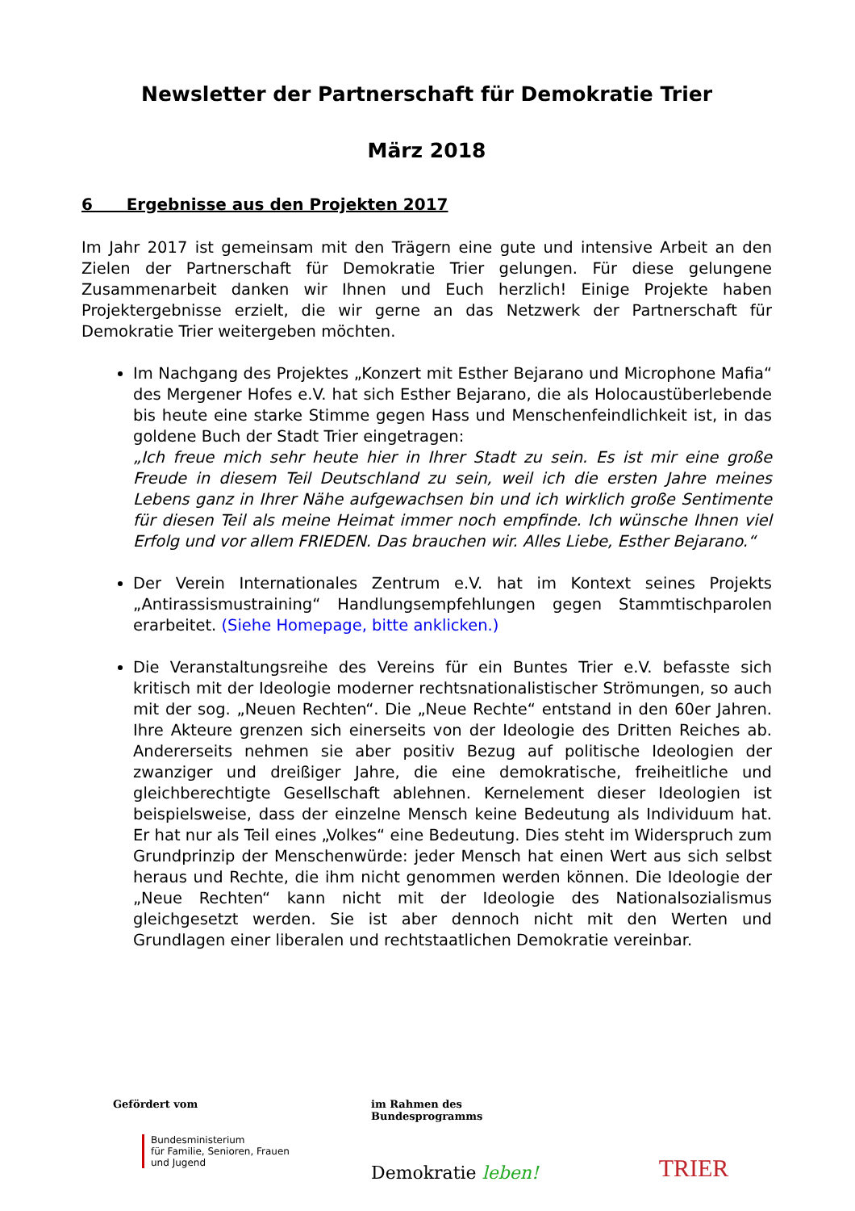Newsletter der Partnerschaft für Demokratie Trier
März 2018
6 Ergebnisse aus den Projekten 2017
Im Jahr 2017 ist gemeinsam mit den Trägern eine gute und intensive Arbeit an den Zielen der Partnerschaft für Demokratie Trier gelungen. Für diese gelungene Zusammenarbeit danken wir Ihnen und Euch herzlich! Einige Projekte haben Projektergebnisse erzielt, die wir gerne an das Netzwerk der Partnerschaft für Demokratie Trier weitergeben möchten.
Im Nachgang des Projektes „Konzert mit Esther Bejarano und Microphone Mafia“ des Mergener Hofes e.V. hat sich Esther Bejarano, die als Holocaustüberlebende bis heute eine starke Stimme gegen Hass und Menschenfeindlichkeit ist, in das goldene Buch der Stadt Trier eingetragen:
„Ich freue mich sehr heute hier in Ihrer Stadt zu sein. Es ist mir eine große Freude in diesem Teil Deutschland zu sein, weil ich die ersten Jahre meines Lebens ganz in Ihrer Nähe aufgewachsen bin und ich wirklich große Sentimente für diesen Teil als meine Heimat immer noch empfinde. Ich wünsche Ihnen viel Erfolg und vor allem FRIEDEN. Das brauchen wir. Alles Liebe, Esther Bejarano.“
Der Verein Internationales Zentrum e.V. hat im Kontext seines Projekts „Antirassismustraining“ Handlungsempfehlungen gegen Stammtischparolen erarbeitet. (Siehe Homepage, bitte anklicken.)
Die Veranstaltungsreihe des Vereins für ein Buntes Trier e.V. befasste sich kritisch mit der Ideologie moderner rechtsnationalistischer Strömungen, so auch mit der sog. „Neuen Rechten“. Die „Neue Rechte“ entstand in den 60er Jahren. Ihre Akteure grenzen sich einerseits von der Ideologie des Dritten Reiches ab. Andererseits nehmen sie aber positiv Bezug auf politische Ideologien der zwanziger und dreißiger Jahre, die eine demokratische, freiheitliche und gleichberechtigte Gesellschaft ablehnen. Kernelement dieser Ideologien ist beispielsweise, dass der einzelne Mensch keine Bedeutung als Individuum hat. Er hat nur als Teil eines „Volkes“ eine Bedeutung. Dies steht im Widerspruch zum Grundprinzip der Menschenwürde: jeder Mensch hat einen Wert aus sich selbst heraus und Rechte, die ihm nicht genommen werden können. Die Ideologie der „Neue Rechten“ kann nicht mit der Ideologie des Nationalsozialismus gleichgesetzt werden. Sie ist aber dennoch nicht mit den Werten und Grundlagen einer liberalen und rechtstaatlichen Demokratie vereinbar.
Gefördert vom
Bundesministerium
für Familie, Senioren, Frauen
und Jugend
im Rahmen des Bundesprogramms
Demokratie leben!
TRIER